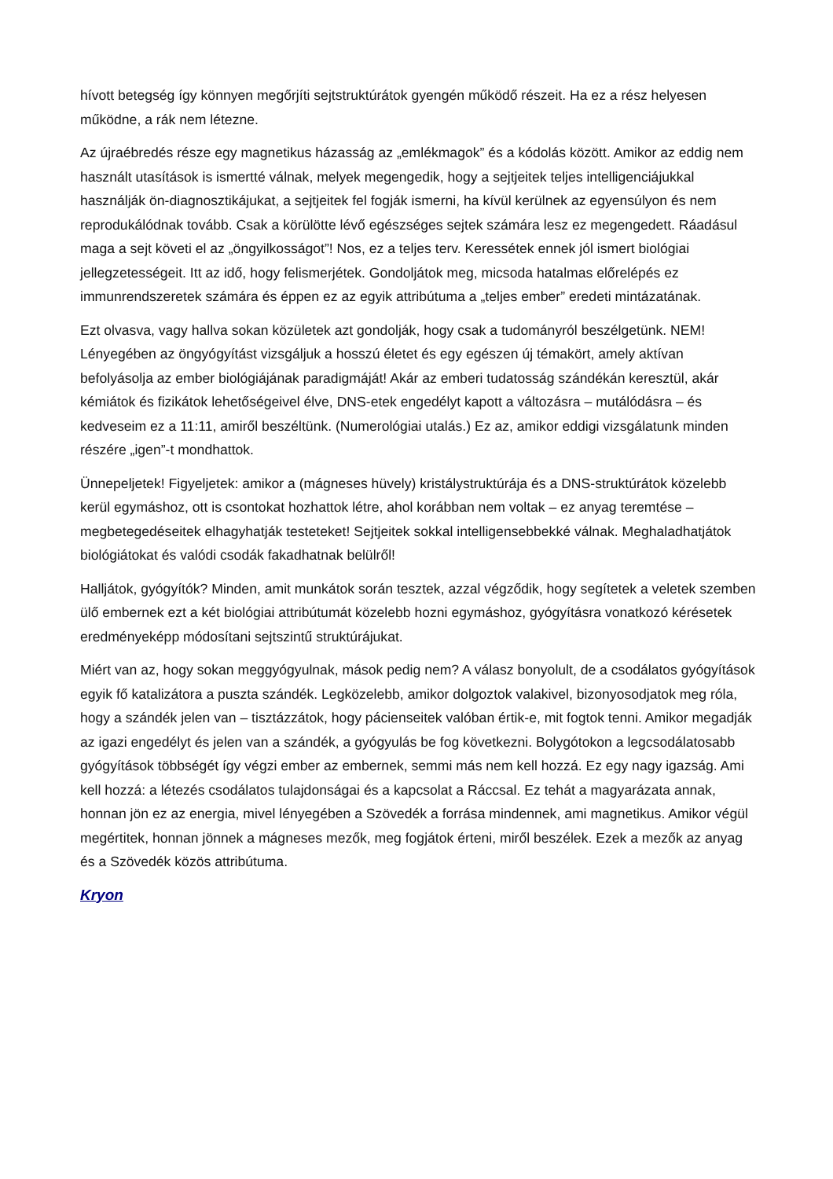hívott betegség így könnyen megőrjíti sejtstruktúrátok gyengén működő részeit. Ha ez a rész helyesen működne, a rák nem létezne.
Az újraébredés része egy magnetikus házasság az „emlékmagok” és a kódolás között. Amikor az eddig nem használt utasítások is ismertté válnak, melyek megengedik, hogy a sejtjeitek teljes intelligenciájukkal használják ön-diagnosztikájukat, a sejtjeitek fel fogják ismerni, ha kívül kerülnek az egyensúlyon és nem reprodukálódnak tovább. Csak a körülötte lévő egészséges sejtek számára lesz ez megengedett. Ráadásul maga a sejt követi el az „öngyilkosságot”! Nos, ez a teljes terv. Keressétek ennek jól ismert biológiai jellegzetességeit. Itt az idő, hogy felismerjétek. Gondoljátok meg, micsoda hatalmas előrelépés ez immunrendszeretek számára és éppen ez az egyik attribútuma a „teljes ember” eredeti mintázatának.
Ezt olvasva, vagy hallva sokan közületek azt gondolják, hogy csak a tudományról beszélgetünk. NEM! Lényegében az öngyógyítást vizsgáljuk a hosszú életet és egy egészen új témakört, amely aktívan befolyásolja az ember biológiájának paradigmáját! Akár az emberi tudatosság szándékán keresztül, akár kémiátok és fizikátok lehetőségeivel élve, DNS-etek engedélyt kapott a változásra – mutálódásra – és kedveseim ez a 11:11, amiről beszéltünk. (Numerológiai utalás.) Ez az, amikor eddigi vizsgálatunk minden részére „igen”-t mondhattok.
Ünnepeljetek! Figyeljetek: amikor a (mágneses hüvely) kristálystruktúrája és a DNS-struktúrátok közelebb kerül egymáshoz, ott is csontokat hozhattok létre, ahol korábban nem voltak – ez anyag teremtése – megbetegedéseitek elhagyhatják testeteket! Sejtjeitek sokkal intelligensebbekké válnak. Meghaladhatjátok biológiátokat és valódi csodák fakadhatnak belülről!
Halljátok, gyógyítók? Minden, amit munkátok során tesztek, azzal végződik, hogy segítetek a veletek szemben ülő embernek ezt a két biológiai attribútumát közelebb hozni egymáshoz, gyógyításra vonatkozó kérésetek eredményeképp módosítani sejtszintű struktúrájukat.
Miért van az, hogy sokan meggyógyulnak, mások pedig nem? A válasz bonyolult, de a csodálatos gyógyítások egyik fő katalizátora a puszta szándék. Legközelebb, amikor dolgoztok valakivel, bizonyosodjatok meg róla, hogy a szándék jelen van – tisztázzátok, hogy pácienseitek valóban értik-e, mit fogtok tenni. Amikor megadják az igazi engedélyt és jelen van a szándék, a gyógyulás be fog következni. Bolygótokon a legcsodálatosabb gyógyítások többségét így végzi ember az embernek, semmi más nem kell hozzá. Ez egy nagy igazság. Ami kell hozzá: a létezés csodálatos tulajdonságai és a kapcsolat a Ráccsal. Ez tehát a magyarázata annak, honnan jön ez az energia, mivel lényegében a Szövedék a forrása mindennek, ami magnetikus. Amikor végül megértitek, honnan jönnek a mágneses mezők, meg fogjátok érteni, miről beszélek. Ezek a mezők az anyag és a Szövedék közös attribútuma.
Kryon